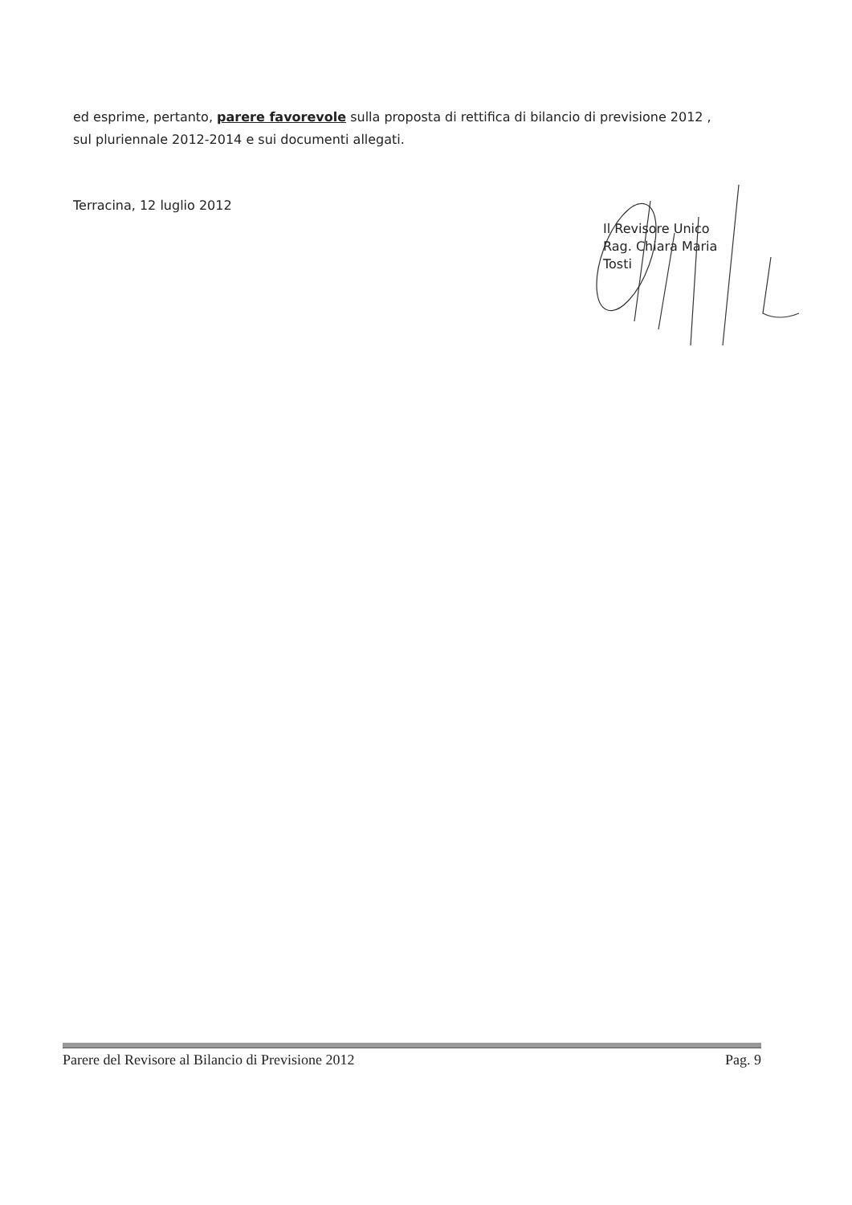ed esprime, pertanto, parere favorevole sulla proposta di rettifica di bilancio di previsione 2012 , sul pluriennale 2012-2014 e sui documenti allegati.
Terracina, 12 luglio 2012
Il Revisore Unico
Rag. Chiara Maria Tosti
Parere del Revisore al Bilancio di Previsione 2012 Pag. 9